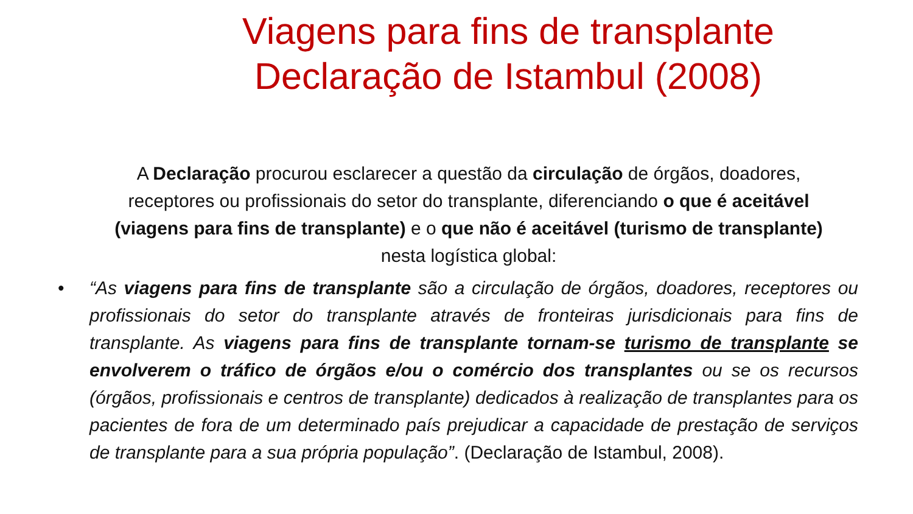Viagens para fins de transplante Declaração de Istambul (2008)
A Declaração procurou esclarecer a questão da circulação de órgãos, doadores, receptores ou profissionais do setor do transplante, diferenciando o que é aceitável (viagens para fins de transplante) e o que não é aceitável (turismo de transplante) nesta logística global:
• “As viagens para fins de transplante são a circulação de órgãos, doadores, receptores ou profissionais do setor do transplante através de fronteiras jurisdicionais para fins de transplante. As viagens para fins de transplante tornam-se turismo de transplante se envolverem o tráfico de órgãos e/ou o comércio dos transplantes ou se os recursos (órgãos, profissionais e centros de transplante) dedicados à realização de transplantes para os pacientes de fora de um determinado país prejudicar a capacidade de prestação de serviços de transplante para a sua própria população”. (Declaração de Istambul, 2008).